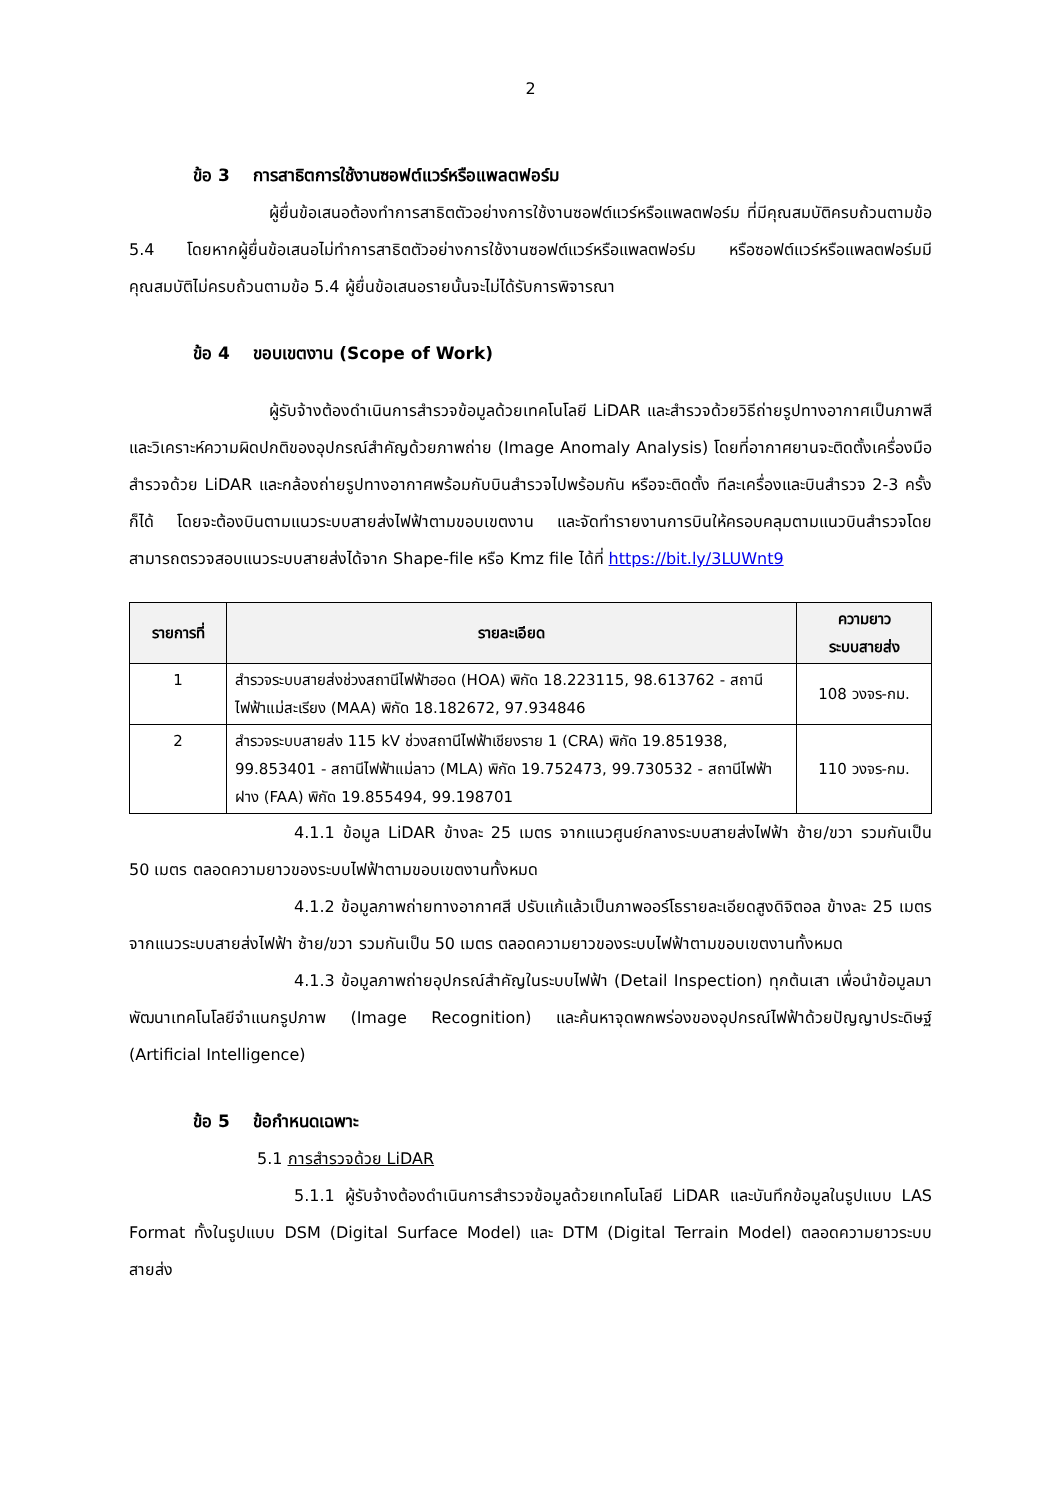2
ข้อ 3 การสาธิตการใช้งานซอฟต์แวร์หรือแพลตฟอร์ม
ผู้ยื่นข้อเสนอต้องทำการสาธิตตัวอย่างการใช้งานซอฟต์แวร์หรือแพลตฟอร์ม ที่มีคุณสมบัติครบถ้วนตามข้อ 5.4 โดยหากผู้ยื่นข้อเสนอไม่ทำการสาธิตตัวอย่างการใช้งานซอฟต์แวร์หรือแพลตฟอร์ม หรือซอฟต์แวร์หรือแพลตฟอร์มมีคุณสมบัติไม่ครบถ้วนตามข้อ 5.4 ผู้ยื่นข้อเสนอรายนั้นจะไม่ได้รับการพิจารณา
ข้อ 4 ขอบเขตงาน (Scope of Work)
ผู้รับจ้างต้องดำเนินการสำรวจข้อมูลด้วยเทคโนโลยี LiDAR และสำรวจด้วยวิธีถ่ายรูปทางอากาศเป็นภาพสี และวิเคราะห์ความผิดปกติของอุปกรณ์สำคัญด้วยภาพถ่าย (Image Anomaly Analysis) โดยที่อากาศยานจะติดตั้งเครื่องมือสำรวจด้วย LiDAR และกล้องถ่ายรูปทางอากาศพร้อมกับบินสำรวจไปพร้อมกัน หรือจะติดตั้ง ทีละเครื่องและบินสำรวจ 2-3 ครั้งก็ได้ โดยจะต้องบินตามแนวระบบสายส่งไฟฟ้าตามขอบเขตงาน และจัดทำรายงานการบินให้ครอบคลุมตามแนวบินสำรวจโดยสามารถตรวจสอบแนวระบบสายส่งได้จาก Shape-file หรือ Kmz file ได้ที่ https://bit.ly/3LUWnt9
| รายการที่ | รายละเอียด | ความยาว ระบบสายส่ง |
| --- | --- | --- |
| 1 | สำรวจระบบสายส่งช่วงสถานีไฟฟ้าฮอด (HOA) พิกัด 18.223115, 98.613762 - สถานีไฟฟ้าแม่สะเรียง (MAA) พิกัด 18.182672, 97.934846 | 108 วงจร-กม. |
| 2 | สำรวจระบบสายส่ง 115 kV ช่วงสถานีไฟฟ้าเชียงราย 1 (CRA) พิกัด 19.851938, 99.853401 - สถานีไฟฟ้าแม่ลาว (MLA) พิกัด 19.752473, 99.730532 - สถานีไฟฟ้าฝาง (FAA) พิกัด 19.855494, 99.198701 | 110 วงจร-กม. |
4.1.1 ข้อมูล LiDAR ข้างละ 25 เมตร จากแนวศูนย์กลางระบบสายส่งไฟฟ้า ซ้าย/ขวา รวมกันเป็น 50 เมตร ตลอดความยาวของระบบไฟฟ้าตามขอบเขตงานทั้งหมด
4.1.2 ข้อมูลภาพถ่ายทางอากาศสี ปรับแก้แล้วเป็นภาพออร์โธรายละเอียดสูงดิจิตอล ข้างละ 25 เมตร จากแนวระบบสายส่งไฟฟ้า ซ้าย/ขวา รวมกันเป็น 50 เมตร ตลอดความยาวของระบบไฟฟ้าตามขอบเขตงานทั้งหมด
4.1.3 ข้อมูลภาพถ่ายอุปกรณ์สำคัญในระบบไฟฟ้า (Detail Inspection) ทุกต้นเสา เพื่อนำข้อมูลมาพัฒนาเทคโนโลยีจำแนกรูปภาพ (Image Recognition) และค้นหาจุดพกพร่องของอุปกรณ์ไฟฟ้าด้วยปัญญาประดิษฐ์ (Artificial Intelligence)
ข้อ 5 ข้อกำหนดเฉพาะ
5.1 การสำรวจด้วย LiDAR
5.1.1 ผู้รับจ้างต้องดำเนินการสำรวจข้อมูลด้วยเทคโนโลยี LiDAR และบันทึกข้อมูลในรูปแบบ LAS Format ทั้งในรูปแบบ DSM (Digital Surface Model) และ DTM (Digital Terrain Model) ตลอดความยาวระบบสายส่ง